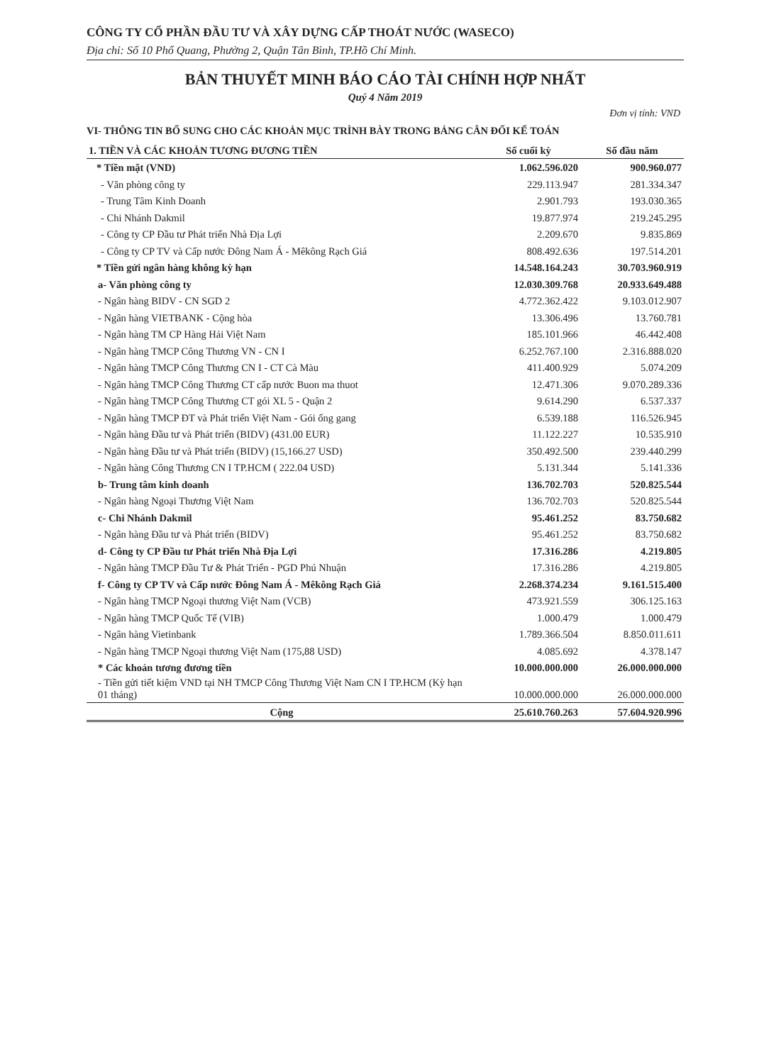CÔNG TY CỔ PHẦN ĐẦU TƯ VÀ XÂY DỰNG CẤP THOÁT NƯỚC (WASECO)
Địa chỉ: Số 10 Phổ Quang, Phường 2, Quận Tân Bình, TP.Hồ Chí Minh.
BẢN THUYẾT MINH BÁO CÁO TÀI CHÍNH HỢP NHẤT
Quý 4 Năm 2019
Đơn vị tính: VND
VI- THÔNG TIN BỔ SUNG CHO CÁC KHOẢN MỤC TRÌNH BÀY TRONG BẢNG CÂN ĐỐI KẾ TOÁN
| 1. TIỀN VÀ CÁC KHOẢN TƯƠNG ĐƯƠNG TIỀN | Số cuối kỳ | Số đầu năm |
| --- | --- | --- |
| * Tiền mặt (VND) | 1.062.596.020 | 900.960.077 |
| - Văn phòng công ty | 229.113.947 | 281.334.347 |
| - Trung Tâm Kinh Doanh | 2.901.793 | 193.030.365 |
| - Chi Nhánh Dakmil | 19.877.974 | 219.245.295 |
| - Công ty CP Đầu tư Phát triển Nhà Địa Lợi | 2.209.670 | 9.835.869 |
| - Công ty CP TV và Cấp nước Đông Nam Á - Mêkông Rạch Giá | 808.492.636 | 197.514.201 |
| * Tiền gửi ngân hàng không kỳ hạn | 14.548.164.243 | 30.703.960.919 |
| a- Văn phòng công ty | 12.030.309.768 | 20.933.649.488 |
| - Ngân hàng BIDV - CN SGD 2 | 4.772.362.422 | 9.103.012.907 |
| - Ngân hàng VIETBANK - Cộng hòa | 13.306.496 | 13.760.781 |
| - Ngân hàng TM CP Hàng Hải Việt Nam | 185.101.966 | 46.442.408 |
| - Ngân hàng TMCP Công Thương VN - CN I | 6.252.767.100 | 2.316.888.020 |
| - Ngân hàng TMCP Công Thương CN I - CT Cà Màu | 411.400.929 | 5.074.209 |
| - Ngân hàng TMCP Công Thương CT cấp nước Buon ma thuot | 12.471.306 | 9.070.289.336 |
| - Ngân hàng TMCP Công Thương CT gói XL 5 - Quận 2 | 9.614.290 | 6.537.337 |
| - Ngân hàng TMCP ĐT và Phát triển Việt Nam - Gói ống gang | 6.539.188 | 116.526.945 |
| - Ngân hàng Đầu tư và Phát triển (BIDV) (431.00 EUR) | 11.122.227 | 10.535.910 |
| - Ngân hàng Đầu tư và Phát triển (BIDV) (15,166.27 USD) | 350.492.500 | 239.440.299 |
| - Ngân hàng Công Thương CN I TP.HCM ( 222.04 USD) | 5.131.344 | 5.141.336 |
| b- Trung tâm kinh doanh | 136.702.703 | 520.825.544 |
| - Ngân hàng Ngoại Thương Việt Nam | 136.702.703 | 520.825.544 |
| c- Chi Nhánh Dakmil | 95.461.252 | 83.750.682 |
| - Ngân hàng Đầu tư và Phát triển (BIDV) | 95.461.252 | 83.750.682 |
| d- Công ty CP Đầu tư Phát triển Nhà Địa Lợi | 17.316.286 | 4.219.805 |
| - Ngân hàng TMCP Đầu Tư & Phát Triển - PGD Phú Nhuận | 17.316.286 | 4.219.805 |
| f- Công ty CP TV và Cấp nước Đông Nam Á - Mêkông Rạch Giá | 2.268.374.234 | 9.161.515.400 |
| - Ngân hàng TMCP Ngoại thương Việt Nam (VCB) | 473.921.559 | 306.125.163 |
| - Ngân hàng TMCP Quốc Tế (VIB) | 1.000.479 | 1.000.479 |
| - Ngân hàng Vietinbank | 1.789.366.504 | 8.850.011.611 |
| - Ngân hàng TMCP Ngoại thương Việt Nam (175,88 USD) | 4.085.692 | 4.378.147 |
| * Các khoản tương đương tiền | 10.000.000.000 | 26.000.000.000 |
| - Tiền gửi tiết kiệm VND tại NH TMCP Công Thương Việt Nam CN I TP.HCM (Kỳ hạn 01 tháng) | 10.000.000.000 | 26.000.000.000 |
| Cộng | 25.610.760.263 | 57.604.920.996 |